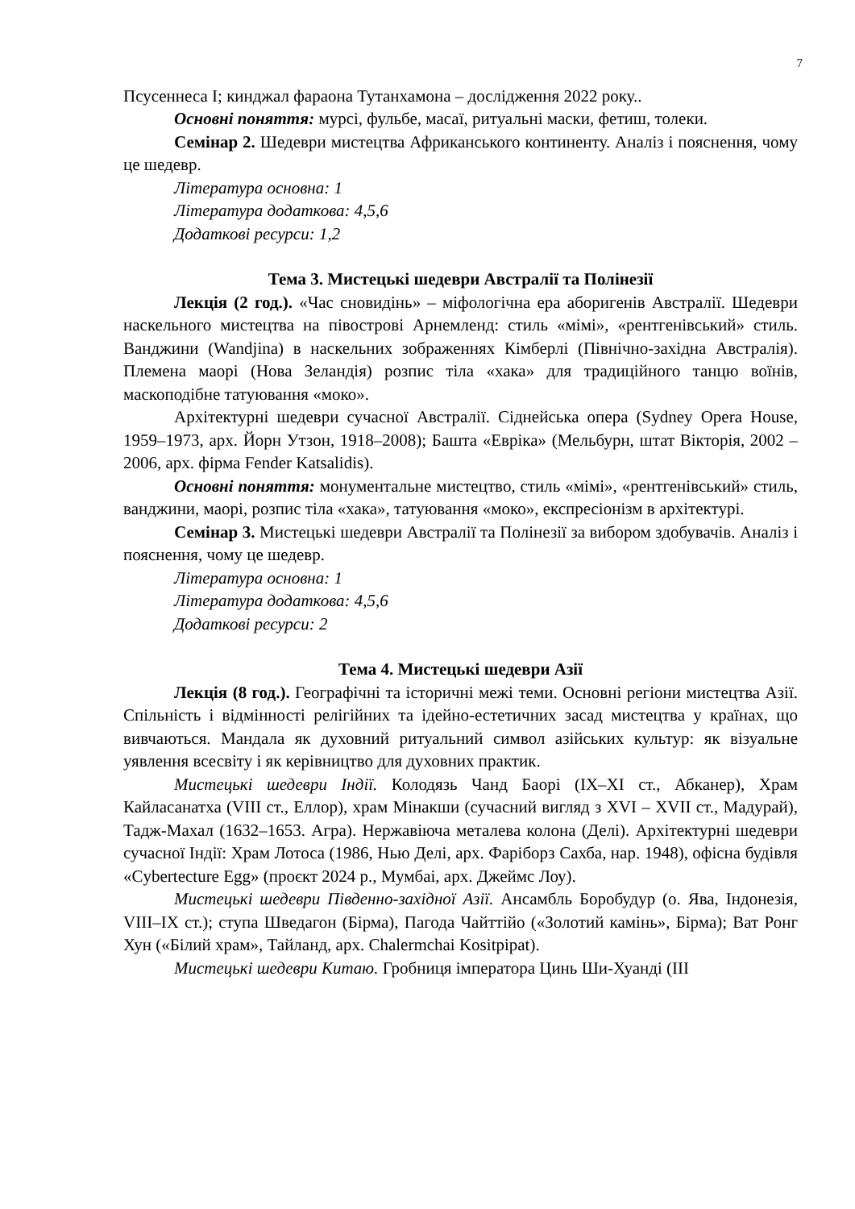7
Псусеннеса І; кинджал фараона Тутанхамона – дослідження 2022 року..
Основні поняття: мурсі, фульбе, масаї, ритуальні маски, фетиш, толеки.
Семінар 2. Шедеври мистецтва Африканського континенту. Аналіз і пояснення, чому це шедевр.
Література основна: 1
Література додаткова: 4,5,6
Додаткові ресурси: 1,2
Тема 3. Мистецькі шедеври Австралії та Полінезії
Лекція (2 год.). «Час сновидінь» – міфологічна ера аборигенів Австралії. Шедеври наскельного мистецтва на півострові Арнемленд: стиль «мімі», «рентгенівський» стиль. Ванджини (Wandjina) в наскельних зображеннях Кімберлі (Північно-західна Австралія). Племена маорі (Нова Зеландія) розпис тіла «хака» для традиційного танцю воїнів, маскоподібне татуювання «моко».
Архітектурні шедеври сучасної Австралії. Сіднейська опера (Sydney Opera House, 1959–1973, арх. Йорн Утзон, 1918–2008); Башта «Еврiка» (Мельбурн, штат Вікторія, 2002 –2006, арх. фірма Fender Katsalidis).
Основні поняття: монументальне мистецтво, стиль «мімі», «рентгенівський» стиль, ванджини, маорі, розпис тіла «хака», татуювання «моко», експресіонізм в архітектурі.
Семінар 3. Мистецькі шедеври Австралії та Полінезії за вибором здобувачів. Аналіз і пояснення, чому це шедевр.
Література основна: 1
Література додаткова: 4,5,6
Додаткові ресурси: 2
Тема 4. Мистецькі шедеври Азії
Лекція (8 год.). Географічні та історичні межі теми. Основні регіони мистецтва Азії. Спільність і відмінності релігійних та ідейно-естетичних засад мистецтва у країнах, що вивчаються. Мандала як духовний ритуальний символ азійських культур: як візуальне уявлення всесвіту і як керівництво для духовних практик.
Мистецькі шедеври Індії. Колодязь Чанд Баорі (ІХ–ХІ ст., Абканер), Храм Кайласанатха (VIII ст., Еллор), храм Мінакши (сучасний вигляд з XVI – XVII ст., Мадурай), Тадж-Махал (1632–1653. Агра). Нержавіюча металева колона (Делі). Архітектурні шедеври сучасної Індії: Храм Лотоса (1986, Нью Делі, арх. Фаріборз Сахба, нар. 1948), офісна будівля «Cybertecture Egg» (проєкт 2024 р., Мумбаі, арх. Джеймс Лоу).
Мистецькі шедеври Південно-західної Азії. Ансамбль Боробудур (о. Ява, Індонезія, VIII–IX ст.); ступа Шведагон (Бірма), Пагода Чайттійо («Золотий камінь», Бірма); Ват Ронг Хун («Білий храм», Тайланд, арх. Chalermchai Kositpipat).
Мистецькі шедеври Китаю. Гробниця імператора Цинь Ши-Хуанді (ІІІ